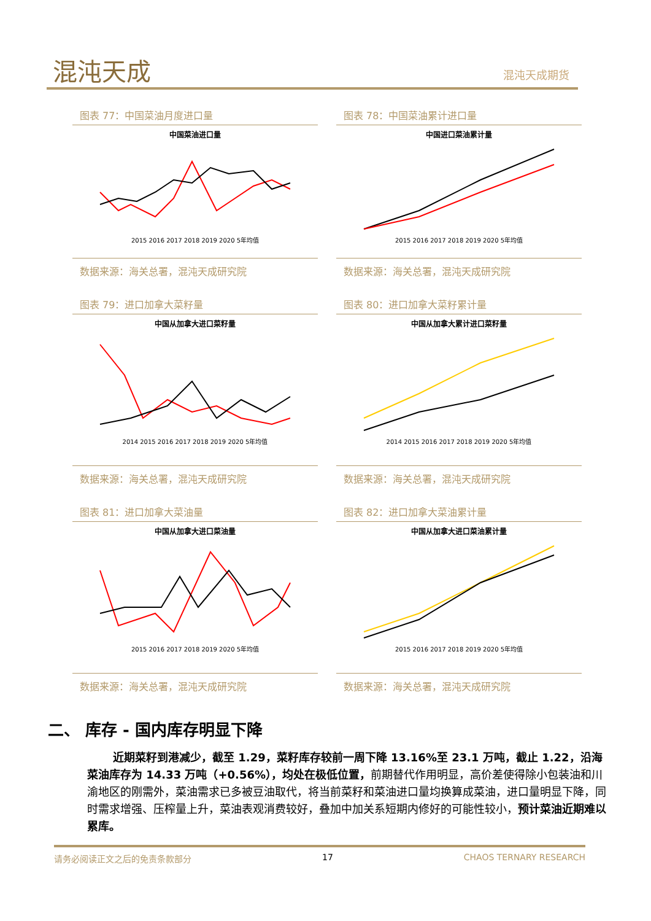混沌天成 混沌天成期货
图表 77：中国菜油月度进口量
中国菜油进口量
2015 2016 2017 2018 2019 2020 5年均值
数据来源：海关总署，混沌天成研究院
图表 78：中国菜油累计进口量
中国进口菜油累计量
2015 2016 2017 2018 2019 2020 5年均值
数据来源：海关总署，混沌天成研究院
图表 79：进口加拿大菜籽量
中国从加拿大进口菜籽量
2014 2015 2016 2017 2018 2019 2020 5年均值
数据来源：海关总署，混沌天成研究院
图表 80：进口加拿大菜籽累计量
中国从加拿大累计进口菜籽量
2014 2015 2016 2017 2018 2019 2020 5年均值
数据来源：海关总署，混沌天成研究院
图表 81：进口加拿大菜油量
中国从加拿大进口菜油量
2015 2016 2017 2018 2019 2020 5年均值
数据来源：海关总署，混沌天成研究院
图表 82：进口加拿大菜油累计量
中国从加拿大进口菜油累计量
2015 2016 2017 2018 2019 2020 5年均值
数据来源：海关总署，混沌天成研究院
二、 库存 - 国内库存明显下降
近期菜籽到港减少，截至 1.29，菜籽库存较前一周下降 13.16%至 23.1 万吨，截止 1.22，沿海菜油库存为 14.33 万吨（+0.56%），均处在极低位置，前期替代作用明显，高价差使得除小包装油和川渝地区的刚需外，菜油需求已多被豆油取代，将当前菜籽和菜油进口量均换算成菜油，进口量明显下降，同时需求增强、压榨量上升，菜油表观消费较好，叠加中加关系短期内修好的可能性较小，预计菜油近期难以累库。
请务必阅读正文之后的免责条款部分 17 CHAOS TERNARY RESEARCH